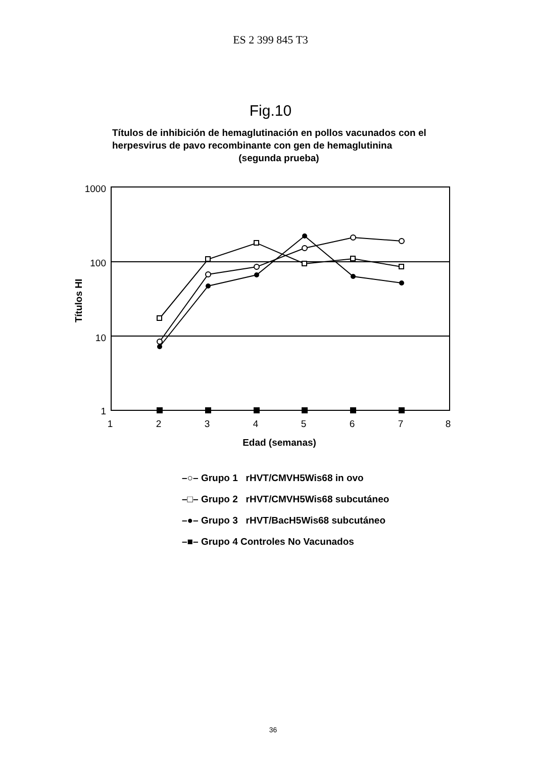ES 2 399 845 T3
Fig.10
Títulos de inhibición de hemaglutinación en pollos vacunados con el herpesvirus de pavo recombinante con gen de hemaglutinina
(segunda prueba)
1000
100
10
1
Títulos HI
1
2
3
4
5
6
7
8
Edad (semanas)
–○– Grupo 1 rHVT/CMVH5Wis68 in ovo
–□– Grupo 2 rHVT/CMVH5Wis68 subcutáneo
–●– Grupo 3 rHVT/BacH5Wis68 subcutáneo
–■– Grupo 4 Controles No Vacunados
36